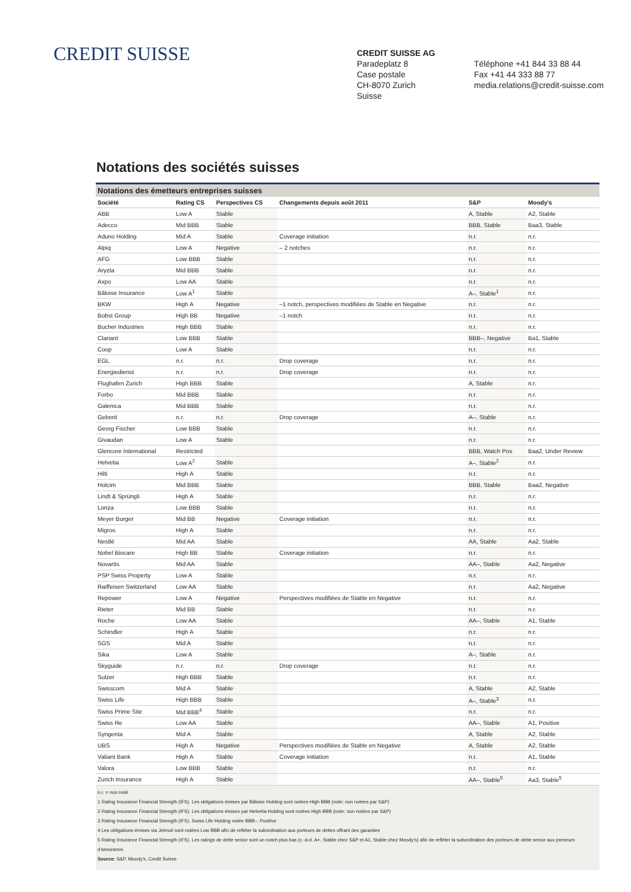CREDIT SUISSE
CREDIT SUISSE AG
Paradeplatz 8
Case postale
CH-8070 Zurich
Suisse
Téléphone +41 844 33 88 44
Fax +41 44 333 88 77
media.relations@credit-suisse.com
Notations des sociétés suisses
Notations des émetteurs entreprises suisses
| Société | Rating CS | Perspectives CS | Changements depuis août 2011 | S&P | Moody's |
| --- | --- | --- | --- | --- | --- |
| ABB | Low A | Stable | | A, Stable | A2, Stable |
| Adecco | Mid BBB | Stable | | BBB, Stable | Baa3, Stable |
| Aduno Holding | Mid A | Stable | Coverage initiation | n.r. | n.r. |
| Alpiq | Low A | Negative | – 2 notches | n.r. | n.r. |
| AFG | Low BBB | Stable | | n.r. | n.r. |
| Aryzta | Mid BBB | Stable | | n.r. | n.r. |
| Axpo | Low AA | Stable | | n.r. | n.r. |
| Bâloise Insurance | Low A<sup>1</sup> | Stable | | A–, Stable<sup>1</sup> | n.r. |
| BKW | High A | Negative | –1 notch, perspectives modifiées de Stable en Negative | n.r. | n.r. |
| Bobst Group | High BB | Negative | –1 notch | n.r. | n.r. |
| Bucher Industries | High BBB | Stable | | n.r. | n.r. |
| Clariant | Low BBB | Stable | | BBB–, Negative | Ba1, Stable |
| Coop | Low A | Stable | | n.r. | n.r. |
| EGL | n.r. | n.r. | Drop coverage | n.r. | n.r. |
| Energiedienst | n.r. | n.r. | Drop coverage | n.r. | n.r. |
| Flughafen Zurich | High BBB | Stable | | A, Stable | n.r. |
| Forbo | Mid BBB | Stable | | n.r. | n.r. |
| Galenica | Mid BBB | Stable | | n.r. | n.r. |
| Geberit | n.r. | n.r. | Drop coverage | A–, Stable | n.r. |
| Georg Fischer | Low BBB | Stable | | n.r. | n.r. |
| Givaudan | Low A | Stable | | n.r. | n.r. |
| Glencore International | Restricted | | | BBB, Watch Pos | Baa2, Under Review |
| Helvetia | Low A<sup>2</sup> | Stable | | A–, Stable<sup>2</sup> | n.r. |
| Hilti | High A | Stable | | n.r. | n.r. |
| Holcim | Mid BBB | Stable | | BBB, Stable | Baa2, Negative |
| Lindt & Sprüngli | High A | Stable | | n.r. | n.r. |
| Lonza | Low BBB | Stable | | n.r. | n.r. |
| Meyer Burger | Mid BB | Negative | Coverage initiation | n.r. | n.r. |
| Migros | High A | Stable | | n.r. | n.r. |
| Nestlé | Mid AA | Stable | | AA, Stable | Aa2, Stable |
| Nobel Biocare | High BB | Stable | Coverage initiation | n.r. | n.r. |
| Novartis | Mid AA | Stable | | AA–, Stable | Aa2, Negative |
| PSP Swiss Property | Low A | Stable | | n.r. | n.r. |
| Raiffeisen Switzerland | Low AA | Stable | | n.r. | Aa2, Negative |
| Repower | Low A | Negative | Perspectives modifiées de Stable en Negative | n.r. | n.r. |
| Rieter | Mid BB | Stable | | n.r. | n.r. |
| Roche | Low AA | Stable | | AA–, Stable | A1, Stable |
| Schindler | High A | Stable | | n.r. | n.r. |
| SGS | Mid A | Stable | | n.r. | n.r. |
| Sika | Low A | Stable | | A–, Stable | n.r. |
| Skyguide | n.r. | n.r. | Drop coverage | n.r. | n.r. |
| Sulzer | High BBB | Stable | | n.r. | n.r. |
| Swisscom | Mid A | Stable | | A, Stable | A2, Stable |
| Swiss Life | High BBB | Stable | | A–, Stable<sup>3</sup> | n.r. |
| Swiss Prime Site | Mid BBB<sup>4</sup> | Stable | | n.r. | n.r. |
| Swiss Re | Low AA | Stable | | AA–, Stable | A1, Positive |
| Syngenta | Mid A | Stable | | A, Stable | A2, Stable |
| UBS | High A | Negative | Perspectives modifiées de Stable en Negative | A, Stable | A2, Stable |
| Valiant Bank | High A | Stable | Coverage initiation | n.r. | A1, Stable |
| Valora | Low BBB | Stable | | n.r. | n.r. |
| Zurich Insurance | High A | Stable | | AA–, Stable<sup>5</sup> | Aa3, Stable<sup>5</sup> |
n.r. = non noté
1 Rating Insurance Financial Strength (IFS). Les obligations émises par Bâloise Holding sont notées High BBB (note: non notées par S&P)
2 Rating Insurance Financial Strength (IFS). Les obligations émises par Helvetia Holding sont notées High BBB (note: non notées par S&P)
3 Rating Insurance Financial Strength (IFS). Swiss Life Holding notée BBB–, Positive
4 Les obligations émises via Jelmoli sont notées Low BBB afin de refléter la subordination aux porteurs de dettes offrant des garanties
5 Rating Insurance Financial Strength (IFS). Les ratings de dette senior sont un notch plus bas (c.-à-d. A+, Stable chez S&P et A1, Stable chez Moody's) afin de refléter la subordination des porteurs de dette senior aux preneurs d'assurance.
Source: S&P, Moody's, Credit Suisse